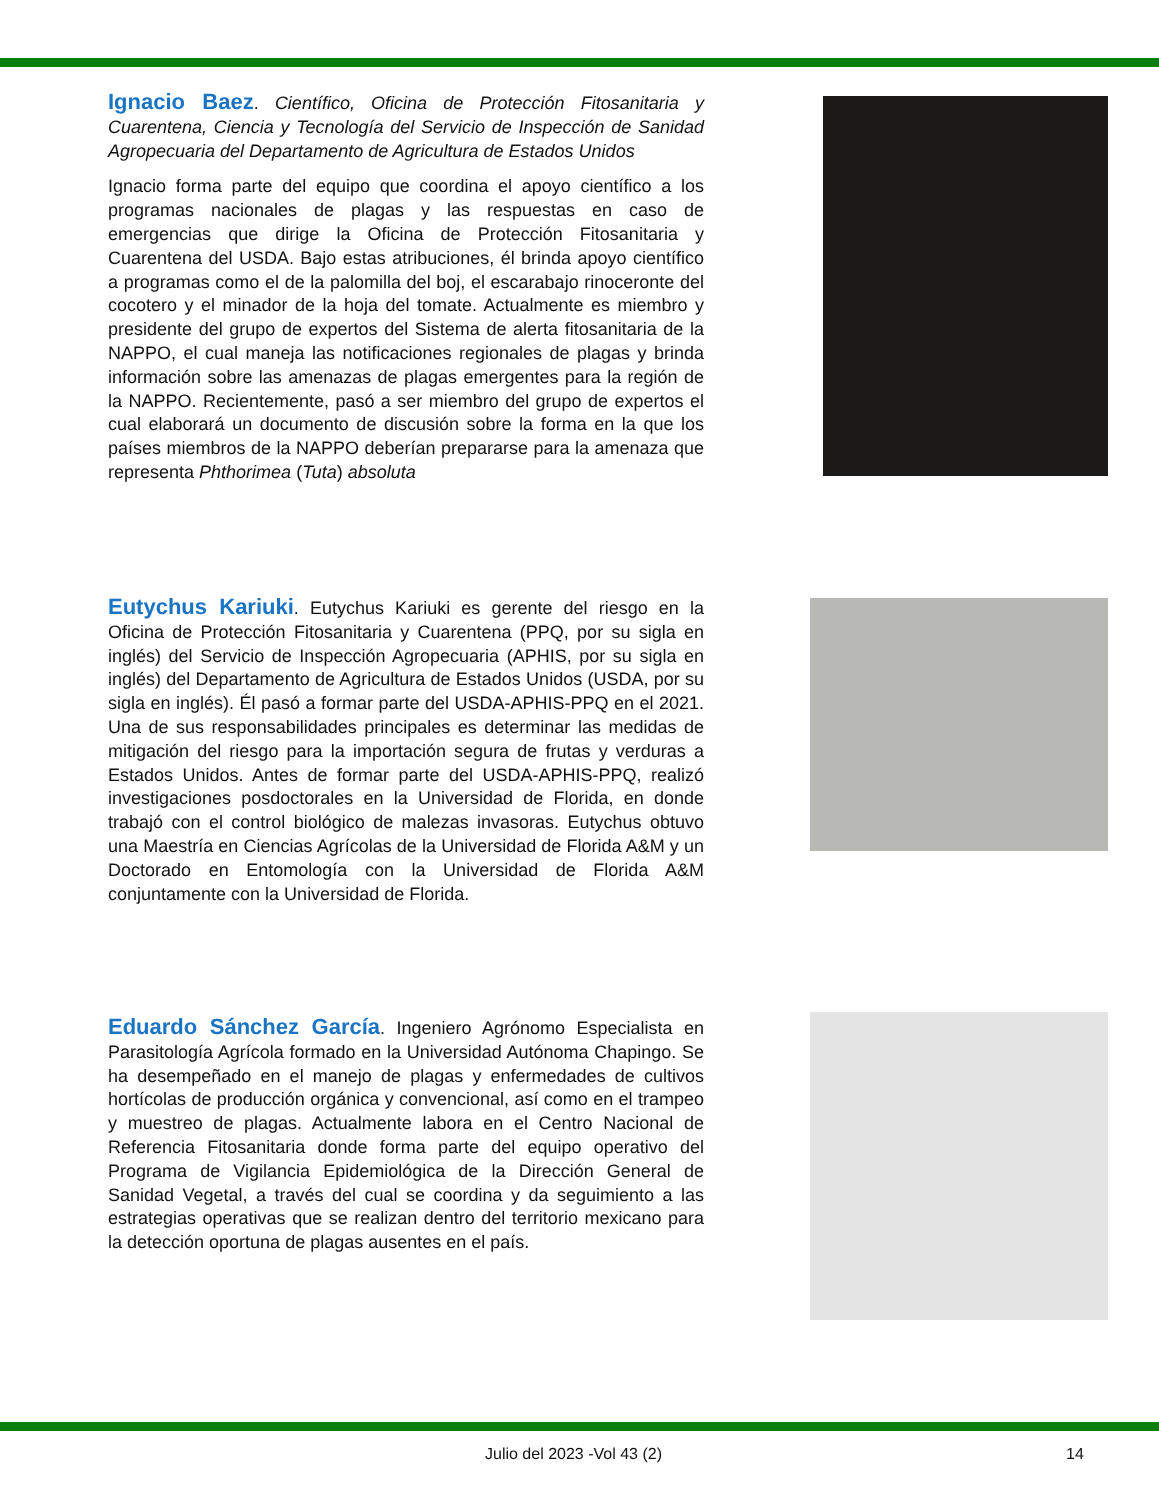Ignacio Baez. Científico, Oficina de Protección Fitosanitaria y Cuarentena, Ciencia y Tecnología del Servicio de Inspección de Sanidad Agropecuaria del Departamento de Agricultura de Estados Unidos
Ignacio forma parte del equipo que coordina el apoyo científico a los programas nacionales de plagas y las respuestas en caso de emergencias que dirige la Oficina de Protección Fitosanitaria y Cuarentena del USDA. Bajo estas atribuciones, él brinda apoyo científico a programas como el de la palomilla del boj, el escarabajo rinoceronte del cocotero y el minador de la hoja del tomate. Actualmente es miembro y presidente del grupo de expertos del Sistema de alerta fitosanitaria de la NAPPO, el cual maneja las notificaciones regionales de plagas y brinda información sobre las amenazas de plagas emergentes para la región de la NAPPO. Recientemente, pasó a ser miembro del grupo de expertos el cual elaborará un documento de discusión sobre la forma en la que los países miembros de la NAPPO deberían prepararse para la amenaza que representa Phthorimea (Tuta) absoluta
Eutychus Kariuki. Eutychus Kariuki es gerente del riesgo en la Oficina de Protección Fitosanitaria y Cuarentena (PPQ, por su sigla en inglés) del Servicio de Inspección Agropecuaria (APHIS, por su sigla en inglés) del Departamento de Agricultura de Estados Unidos (USDA, por su sigla en inglés). Él pasó a formar parte del USDA-APHIS-PPQ en el 2021. Una de sus responsabilidades principales es determinar las medidas de mitigación del riesgo para la importación segura de frutas y verduras a Estados Unidos. Antes de formar parte del USDA-APHIS-PPQ, realizó investigaciones posdoctorales en la Universidad de Florida, en donde trabajó con el control biológico de malezas invasoras. Eutychus obtuvo una Maestría en Ciencias Agrícolas de la Universidad de Florida A&M y un Doctorado en Entomología con la Universidad de Florida A&M conjuntamente con la Universidad de Florida.
Eduardo Sánchez García. Ingeniero Agrónomo Especialista en Parasitología Agrícola formado en la Universidad Autónoma Chapingo. Se ha desempeñado en el manejo de plagas y enfermedades de cultivos hortícolas de producción orgánica y convencional, así como en el trampeo y muestreo de plagas. Actualmente labora en el Centro Nacional de Referencia Fitosanitaria donde forma parte del equipo operativo del Programa de Vigilancia Epidemiológica de la Dirección General de Sanidad Vegetal, a través del cual se coordina y da seguimiento a las estrategias operativas que se realizan dentro del territorio mexicano para la detección oportuna de plagas ausentes en el país.
Julio del 2023 -Vol 43 (2) 14